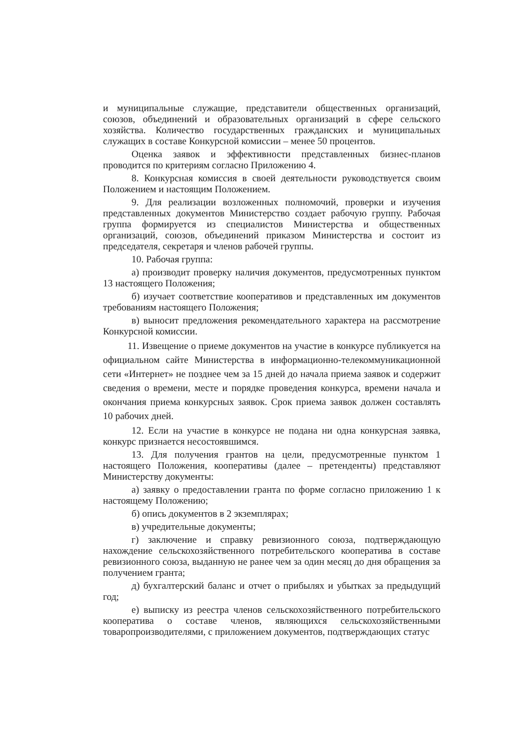и муниципальные служащие, представители общественных организаций, союзов, объединений и образовательных организаций в сфере сельского хозяйства. Количество государственных гражданских и муниципальных служащих в составе Конкурсной комиссии – менее 50 процентов.
Оценка заявок и эффективности представленных бизнес-планов проводится по критериям согласно Приложению 4.
8. Конкурсная комиссия в своей деятельности руководствуется своим Положением и настоящим Положением.
9. Для реализации возложенных полномочий, проверки и изучения представленных документов Министерство создает рабочую группу. Рабочая группа формируется из специалистов Министерства и общественных организаций, союзов, объединений приказом Министерства и состоит из председателя, секретаря и членов рабочей группы.
10. Рабочая группа:
а) производит проверку наличия документов, предусмотренных пунктом 13 настоящего Положения;
б) изучает соответствие кооперативов и представленных им документов требованиям настоящего Положения;
в) выносит предложения рекомендательного характера на рассмотрение Конкурсной комиссии.
11. Извещение о приеме документов на участие в конкурсе публикуется на официальном сайте Министерства в информационно-телекоммуникационной сети «Интернет» не позднее чем за 15 дней до начала приема заявок и содержит сведения о времени, месте и порядке проведения конкурса, времени начала и окончания приема конкурсных заявок. Срок приема заявок должен составлять 10 рабочих дней.
12. Если на участие в конкурсе не подана ни одна конкурсная заявка, конкурс признается несостоявшимся.
13. Для получения грантов на цели, предусмотренные пунктом 1 настоящего Положения, кооперативы (далее – претенденты) представляют Министерству документы:
а) заявку о предоставлении гранта по форме согласно приложению 1 к настоящему Положению;
б) опись документов в 2 экземплярах;
в) учредительные документы;
г) заключение и справку ревизионного союза, подтверждающую нахождение сельскохозяйственного потребительского кооператива в составе ревизионного союза, выданную не ранее чем за один месяц до дня обращения за получением гранта;
д) бухгалтерский баланс и отчет о прибылях и убытках за предыдущий год;
е) выписку из реестра членов сельскохозяйственного потребительского кооператива о составе членов, являющихся сельскохозяйственными товаропроизводителями, с приложением документов, подтверждающих статус